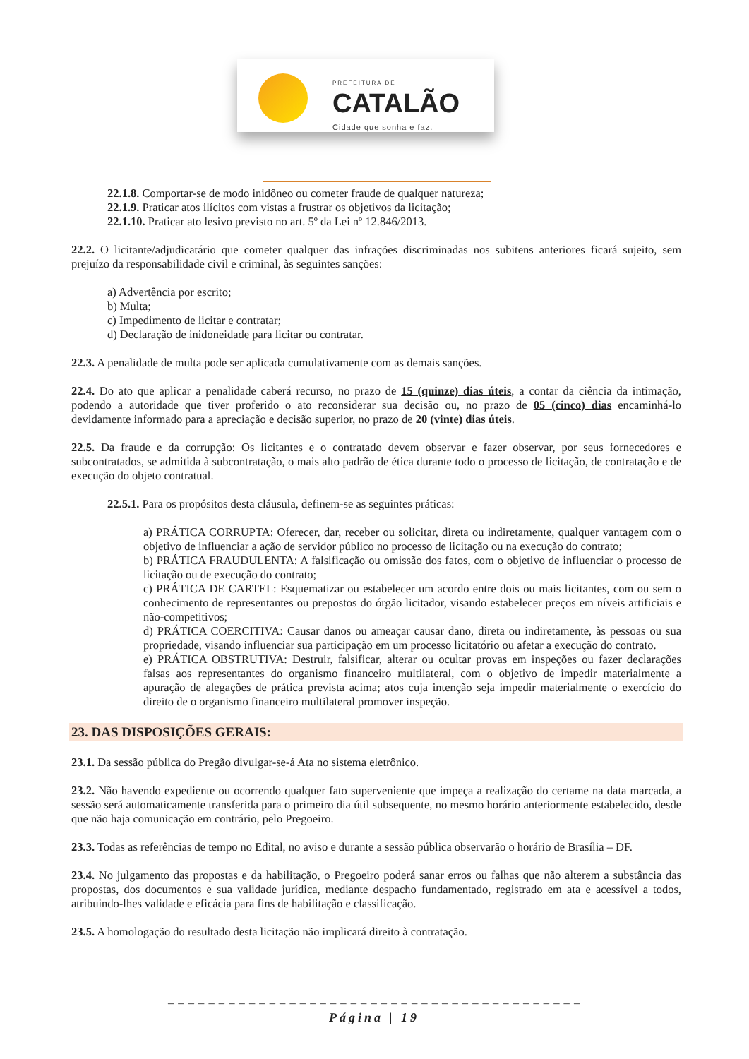PREFEITURA DE
CATALÃO
Cidade que sonha e faz.
22.1.8. Comportar-se de modo inidôneo ou cometer fraude de qualquer natureza;
22.1.9. Praticar atos ilícitos com vistas a frustrar os objetivos da licitação;
22.1.10. Praticar ato lesivo previsto no art. 5º da Lei nº 12.846/2013.
22.2. O licitante/adjudicatário que cometer qualquer das infrações discriminadas nos subitens anteriores ficará sujeito, sem prejuízo da responsabilidade civil e criminal, às seguintes sanções:
a) Advertência por escrito;
b) Multa;
c) Impedimento de licitar e contratar;
d) Declaração de inidoneidade para licitar ou contratar.
22.3. A penalidade de multa pode ser aplicada cumulativamente com as demais sanções.
22.4. Do ato que aplicar a penalidade caberá recurso, no prazo de 15 (quinze) dias úteis, a contar da ciência da intimação, podendo a autoridade que tiver proferido o ato reconsiderar sua decisão ou, no prazo de 05 (cinco) dias encaminhá-lo devidamente informado para a apreciação e decisão superior, no prazo de 20 (vinte) dias úteis.
22.5. Da fraude e da corrupção: Os licitantes e o contratado devem observar e fazer observar, por seus fornecedores e subcontratados, se admitida à subcontratação, o mais alto padrão de ética durante todo o processo de licitação, de contratação e de execução do objeto contratual.
22.5.1. Para os propósitos desta cláusula, definem-se as seguintes práticas:
a) PRÁTICA CORRUPTA: Oferecer, dar, receber ou solicitar, direta ou indiretamente, qualquer vantagem com o objetivo de influenciar a ação de servidor público no processo de licitação ou na execução do contrato;
b) PRÁTICA FRAUDULENTA: A falsificação ou omissão dos fatos, com o objetivo de influenciar o processo de licitação ou de execução do contrato;
c) PRÁTICA DE CARTEL: Esquematizar ou estabelecer um acordo entre dois ou mais licitantes, com ou sem o conhecimento de representantes ou prepostos do órgão licitador, visando estabelecer preços em níveis artificiais e não-competitivos;
d) PRÁTICA COERCITIVA: Causar danos ou ameaçar causar dano, direta ou indiretamente, às pessoas ou sua propriedade, visando influenciar sua participação em um processo licitatório ou afetar a execução do contrato.
e) PRÁTICA OBSTRUTIVA: Destruir, falsificar, alterar ou ocultar provas em inspeções ou fazer declarações falsas aos representantes do organismo financeiro multilateral, com o objetivo de impedir materialmente a apuração de alegações de prática prevista acima; atos cuja intenção seja impedir materialmente o exercício do direito de o organismo financeiro multilateral promover inspeção.
23. DAS DISPOSIÇÕES GERAIS:
23.1. Da sessão pública do Pregão divulgar-se-á Ata no sistema eletrônico.
23.2. Não havendo expediente ou ocorrendo qualquer fato superveniente que impeça a realização do certame na data marcada, a sessão será automaticamente transferida para o primeiro dia útil subsequente, no mesmo horário anteriormente estabelecido, desde que não haja comunicação em contrário, pelo Pregoeiro.
23.3. Todas as referências de tempo no Edital, no aviso e durante a sessão pública observarão o horário de Brasília – DF.
23.4. No julgamento das propostas e da habilitação, o Pregoeiro poderá sanar erros ou falhas que não alterem a substância das propostas, dos documentos e sua validade jurídica, mediante despacho fundamentado, registrado em ata e acessível a todos, atribuindo-lhes validade e eficácia para fins de habilitação e classificação.
23.5. A homologação do resultado desta licitação não implicará direito à contratação.
_ _ _ _ _ _ _ _ _ _ _ _ _ _ _ _ _ _ _ _ _ _ _ _ _ _ _ _ _ _ _ _ _ _ _ _ _ _ _ _ _
Página | 19